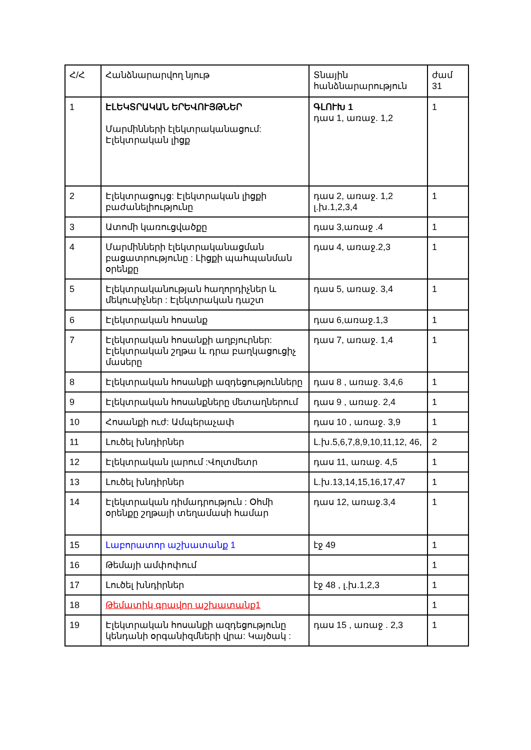| Հ/Հ | Հանձնարարվող նյութ | Տնային հանձնարարություն | ժամ 31 |
| 1 | ԷԼԵԿՏՐԱԿԱՆ ԵՐԵՎՈՒՅԹՆԵՐ Մարմինների էլեկտրականացում: Էլեկտրական լիցք | ԳԼՈՒԽ 1 դաս 1, առաջ. 1,2 | 1 |
| 2 | Էլեկտրացույց: Էլեկտրական լիցքի բաժանելիությունը | դաս 2, առաջ. 1,2 լ.խ.1,2,3,4 | 1 |
| 3 | Ատոմի կառուցվածքը | դաս 3,առաջ .4 | 1 |
| 4 | Մարմինների էլեկտրականացման բացատրությունը : Լիցքի պահպանման օրենքը | դաս 4, առաջ.2,3 | 1 |
| 5 | Էլեկտրականության հաղորդիչներ և մեկուսիչներ : Էլեկտրական դաշտ | դաս 5, առաջ. 3,4 | 1 |
| 6 | Էլեկտրական հոսանք | դաս 6,առաջ.1,3 | 1 |
| 7 | Էլեկտրական հոսանքի աղբյուրներ: Էլեկտրական շղթա և դրա բաղկացուցիչ մասերը | դաս 7, առաջ. 1,4 | 1 |
| 8 | Էլեկտրական հոսանքի ազդեցությունները | դաս 8 , առաջ. 3,4,6 | 1 |
| 9 | Էլեկտրական հոսանքները մետաղներում | դաս 9 , առաջ. 2,4 | 1 |
| 10 | Հոսանքի ուժ: Ամպերաչափ | դաս 10 , առաջ. 3,9 | 1 |
| 11 | Լուծել խնդիրներ | Լ.խ.5,6,7,8,9,10,11,12, 46, | 2 |
| 12 | Էլեկտրական լարում :Վոլտմետր | դաս 11, առաջ. 4,5 | 1 |
| 13 | Լուծել խնդիրներ | Լ.խ.13,14,15,16,17,47 | 1 |
| 14 | Էլեկտրական դիմադրություն : Օհմի օրենքը շղթայի տեղամասի համար | դաս 12, առաջ.3,4 | 1 |
| 15 | Լաբորատոր աշխատանք 1 | էջ 49 | 1 |
| 16 | Թեմայի ամփոփում | | 1 |
| 17 | Լուծել խնդիրներ | էջ 48 , լ.խ.1,2,3 | 1 |
| 18 | Թեմատիկ գրավոր աշխատանք1 | | 1 |
| 19 | Էլեկտրական հոսանքի ազդեցությունը կենդանի օրգանիզմների վրա: Կայծակ : | դաս 15 , առաջ . 2,3 | 1 |